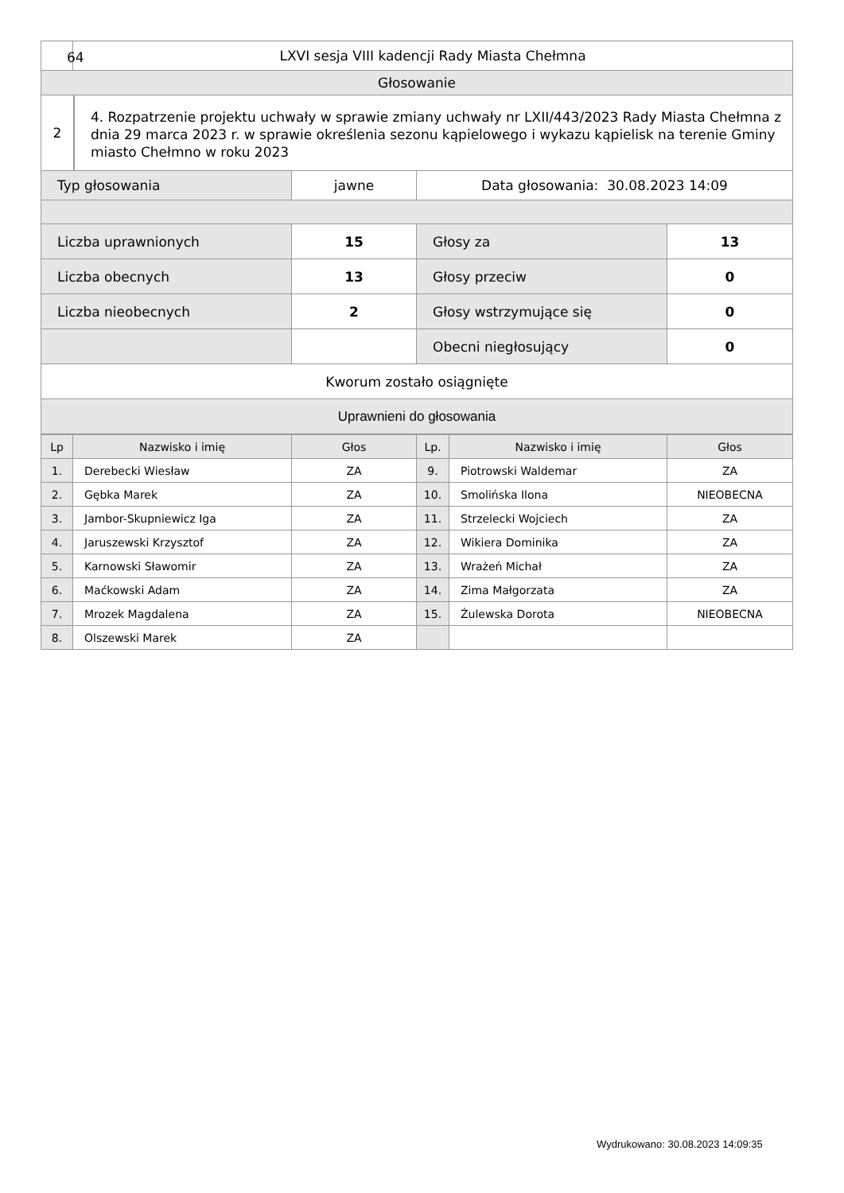| | LXVI sesja VIII kadencji Rady Miasta Chełmna | | | |
| Głosowanie | | | | |
| 2 4. Rozpatrzenie projektu uchwały w sprawie zmiany uchwały nr LXII/443/2023 Rady Miasta Chełmna z dnia 29 marca 2023 r. w sprawie określenia sezonu kąpielowego i wykazu kąpielisk na terenie Gminy miasto Chełmno w roku 2023 | | | | |
| Typ głosowania | | jawne | Data głosowania: 30.08.2023 14:09 | |
| Liczba uprawnionych | | 15 | Głosy za | 13 |
| Liczba obecnych | | 13 | Głosy przeciw | 0 |
| Liczba nieobecnych | | 2 | Głosy wstrzymujące się | 0 |
| | | | Obecni niegłosujący | 0 |
| Kworum zostało osiągnięte | | | | |
| Uprawnieni do głosowania | | | | |
| Lp | Nazwisko i imię | Głos | Lp. | Nazwisko i imię | Głos |
| --- | --- | --- | --- | --- | --- |
| 1. | Derebecki Wiesław | ZA | 9. | Piotrowski Waldemar | ZA |
| 2. | Gębka Marek | ZA | 10. | Smolińska Ilona | NIEOBECNA |
| 3. | Jambor-Skupniewicz Iga | ZA | 11. | Strzelecki Wojciech | ZA |
| 4. | Jaruszewski Krzysztof | ZA | 12. | Wikiera Dominika | ZA |
| 5. | Karnowski Sławomir | ZA | 13. | Wrażeń Michał | ZA |
| 6. | Maćkowski Adam | ZA | 14. | Zima Małgorzata | ZA |
| 7. | Mrozek Magdalena | ZA | 15. | Żulewska Dorota | NIEOBECNA |
| 8. | Olszewski Marek | ZA | | | |
64
Wydrukowano: 30.08.2023 14:09:35